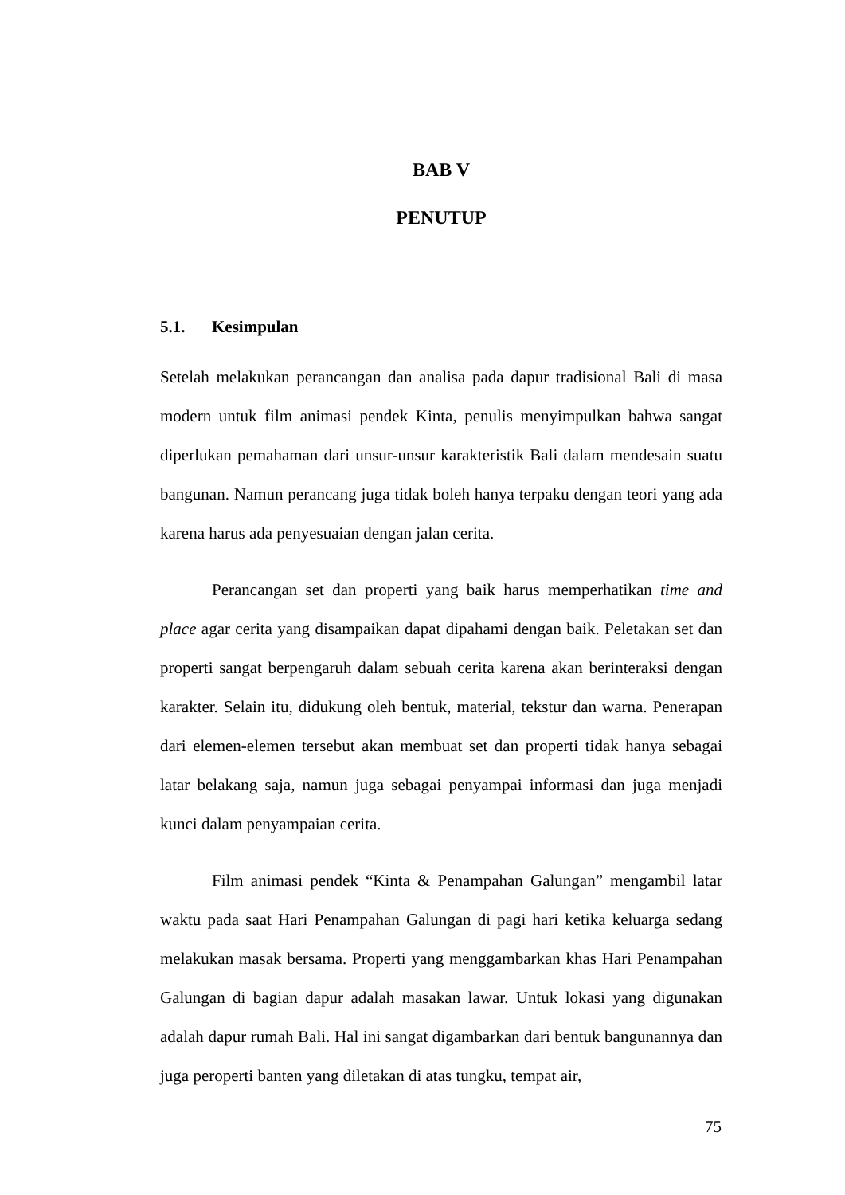BAB V
PENUTUP
5.1. Kesimpulan
Setelah melakukan perancangan dan analisa pada dapur tradisional Bali di masa modern untuk film animasi pendek Kinta, penulis menyimpulkan bahwa sangat diperlukan pemahaman dari unsur-unsur karakteristik Bali dalam mendesain suatu bangunan. Namun perancang juga tidak boleh hanya terpaku dengan teori yang ada karena harus ada penyesuaian dengan jalan cerita.
Perancangan set dan properti yang baik harus memperhatikan time and place agar cerita yang disampaikan dapat dipahami dengan baik. Peletakan set dan properti sangat berpengaruh dalam sebuah cerita karena akan berinteraksi dengan karakter. Selain itu, didukung oleh bentuk, material, tekstur dan warna. Penerapan dari elemen-elemen tersebut akan membuat set dan properti tidak hanya sebagai latar belakang saja, namun juga sebagai penyampai informasi dan juga menjadi kunci dalam penyampaian cerita.
Film animasi pendek “Kinta & Penampahan Galungan” mengambil latar waktu pada saat Hari Penampahan Galungan di pagi hari ketika keluarga sedang melakukan masak bersama. Properti yang menggambarkan khas Hari Penampahan Galungan di bagian dapur adalah masakan lawar. Untuk lokasi yang digunakan adalah dapur rumah Bali. Hal ini sangat digambarkan dari bentuk bangunannya dan juga peroperti banten yang diletakan di atas tungku, tempat air,
75